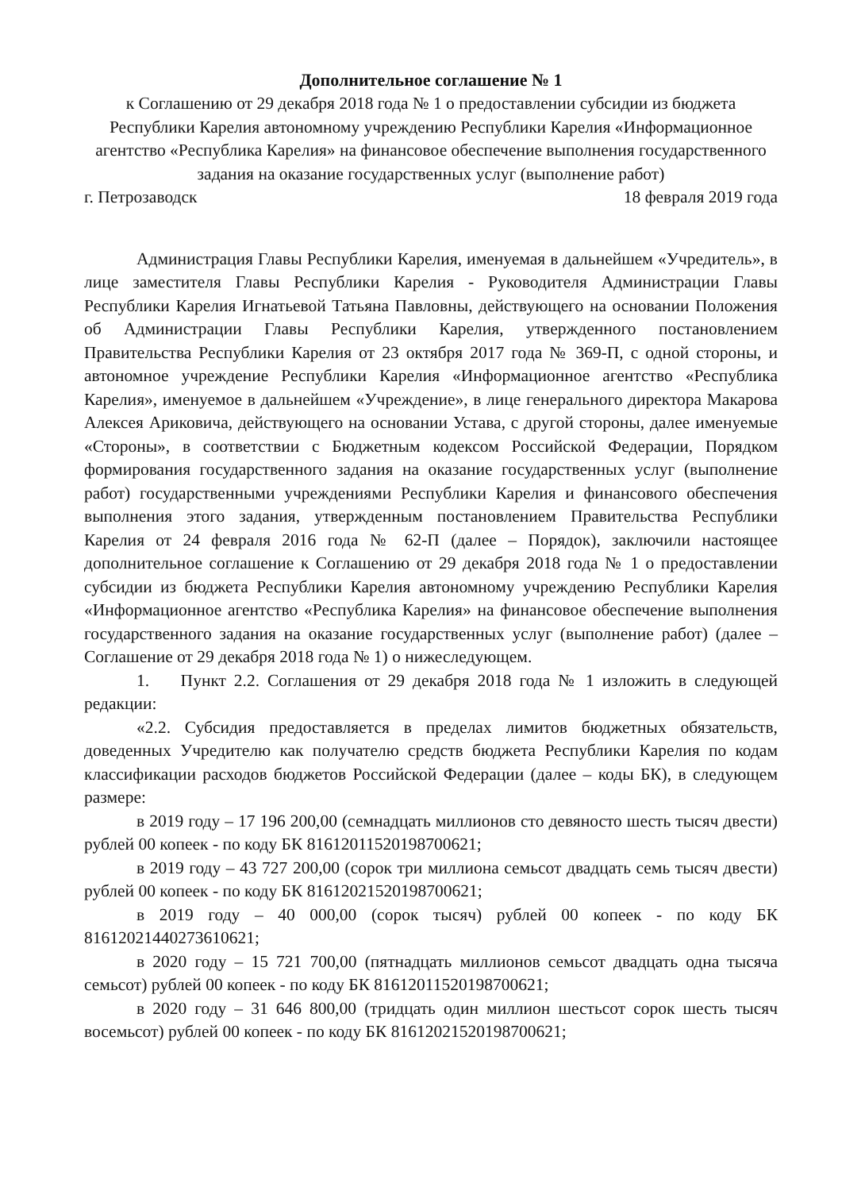Дополнительное соглашение № 1
к Соглашению от 29 декабря 2018 года № 1 о предоставлении субсидии из бюджета Республики Карелия автономному учреждению Республики Карелия «Информационное агентство «Республика Карелия» на финансовое обеспечение выполнения государственного задания на оказание государственных услуг (выполнение работ)
г. Петрозаводск 18 февраля 2019 года
Администрация Главы Республики Карелия, именуемая в дальнейшем «Учредитель», в лице заместителя Главы Республики Карелия - Руководителя Администрации Главы Республики Карелия Игнатьевой Татьяна Павловны, действующего на основании Положения об Администрации Главы Республики Карелия, утвержденного постановлением Правительства Республики Карелия от 23 октября 2017 года № 369-П, с одной стороны, и автономное учреждение Республики Карелия «Информационное агентство «Республика Карелия», именуемое в дальнейшем «Учреждение», в лице генерального директора Макарова Алексея Ариковича, действующего на основании Устава, с другой стороны, далее именуемые «Стороны», в соответствии с Бюджетным кодексом Российской Федерации, Порядком формирования государственного задания на оказание государственных услуг (выполнение работ) государственными учреждениями Республики Карелия и финансового обеспечения выполнения этого задания, утвержденным постановлением Правительства Республики Карелия от 24 февраля 2016 года № 62-П (далее – Порядок), заключили настоящее дополнительное соглашение к Соглашению от 29 декабря 2018 года № 1 о предоставлении субсидии из бюджета Республики Карелия автономному учреждению Республики Карелия «Информационное агентство «Республика Карелия» на финансовое обеспечение выполнения государственного задания на оказание государственных услуг (выполнение работ) (далее – Соглашение от 29 декабря 2018 года № 1) о нижеследующем.
1. Пункт 2.2. Соглашения от 29 декабря 2018 года № 1 изложить в следующей редакции:
«2.2. Субсидия предоставляется в пределах лимитов бюджетных обязательств, доведенных Учредителю как получателю средств бюджета Республики Карелия по кодам классификации расходов бюджетов Российской Федерации (далее – коды БК), в следующем размере:
в 2019 году – 17 196 200,00 (семнадцать миллионов сто девяносто шесть тысяч двести) рублей 00 копеек - по коду БК 81612011520198700621;
в 2019 году – 43 727 200,00 (сорок три миллиона семьсот двадцать семь тысяч двести) рублей 00 копеек - по коду БК 81612021520198700621;
в 2019 году – 40 000,00 (сорок тысяч) рублей 00 копеек - по коду БК 81612021440273610621;
в 2020 году – 15 721 700,00 (пятнадцать миллионов семьсот двадцать одна тысяча семьсот) рублей 00 копеек - по коду БК 81612011520198700621;
в 2020 году – 31 646 800,00 (тридцать один миллион шестьсот сорок шесть тысяч восемьсот) рублей 00 копеек - по коду БК 81612021520198700621;